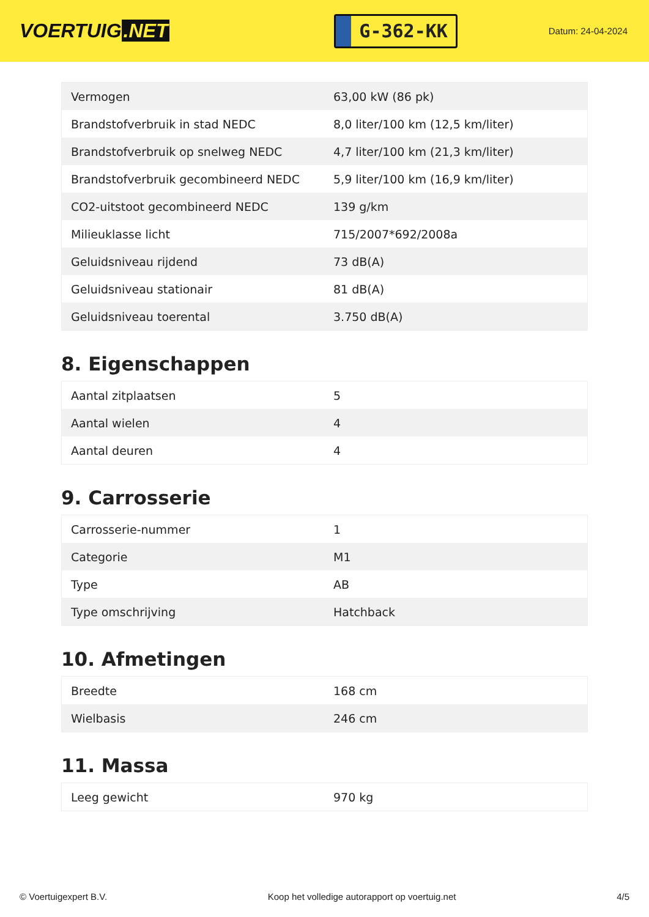VOERTUIG.NET
G-362-KK
Datum: 24-04-2024
| Vermogen | 63,00 kW (86 pk) |
| Brandstofverbruik in stad NEDC | 8,0 liter/100 km (12,5 km/liter) |
| Brandstofverbruik op snelweg NEDC | 4,7 liter/100 km (21,3 km/liter) |
| Brandstofverbruik gecombineerd NEDC | 5,9 liter/100 km (16,9 km/liter) |
| CO2-uitstoot gecombineerd NEDC | 139 g/km |
| Milieuklasse licht | 715/2007*692/2008a |
| Geluidsniveau rijdend | 73 dB(A) |
| Geluidsniveau stationair | 81 dB(A) |
| Geluidsniveau toerental | 3.750 dB(A) |
8. Eigenschappen
| Aantal zitplaatsen | 5 |
| Aantal wielen | 4 |
| Aantal deuren | 4 |
9. Carrosserie
| Carrosserie-nummer | 1 |
| Categorie | M1 |
| Type | AB |
| Type omschrijving | Hatchback |
10. Afmetingen
| Breedte | 168 cm |
| Wielbasis | 246 cm |
11. Massa
| Leeg gewicht | 970 kg |
© Voertuigexpert B.V. Koop het volledige autorapport op voertuig.net 4/5